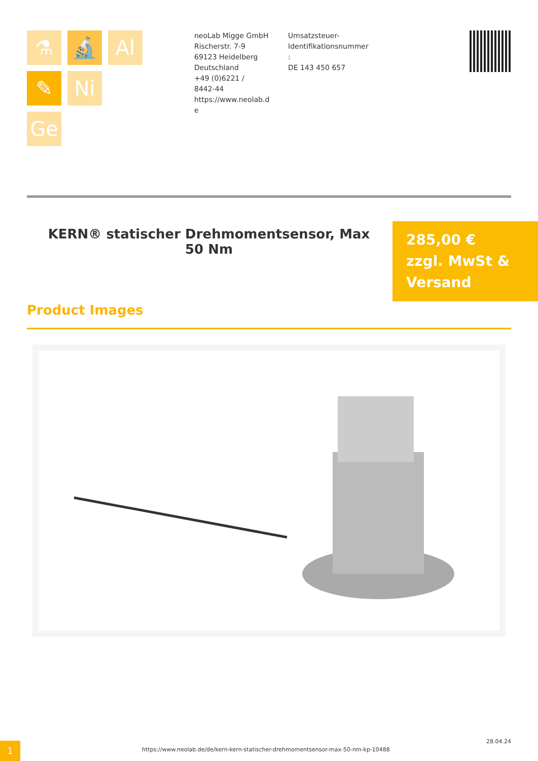⚗
🔬
Al
✎
Ni
Ge
neoLab Migge GmbH
Rischerstr. 7-9
69123 Heidelberg
Deutschland
+49 (0)6221 /
8442-44
https://www.neolab.d
e
Umsatzsteuer-
Identifikationsnummer
:
DE 143 450 657
KERN® statischer Drehmomentsensor, Max 50 Nm
285,00 €
zzgl. MwSt &
Versand
Product Images
1
https://www.neolab.de/de/kern-kern-statischer-drehmomentsensor-max-50-nm-kp-10488
28.04.24